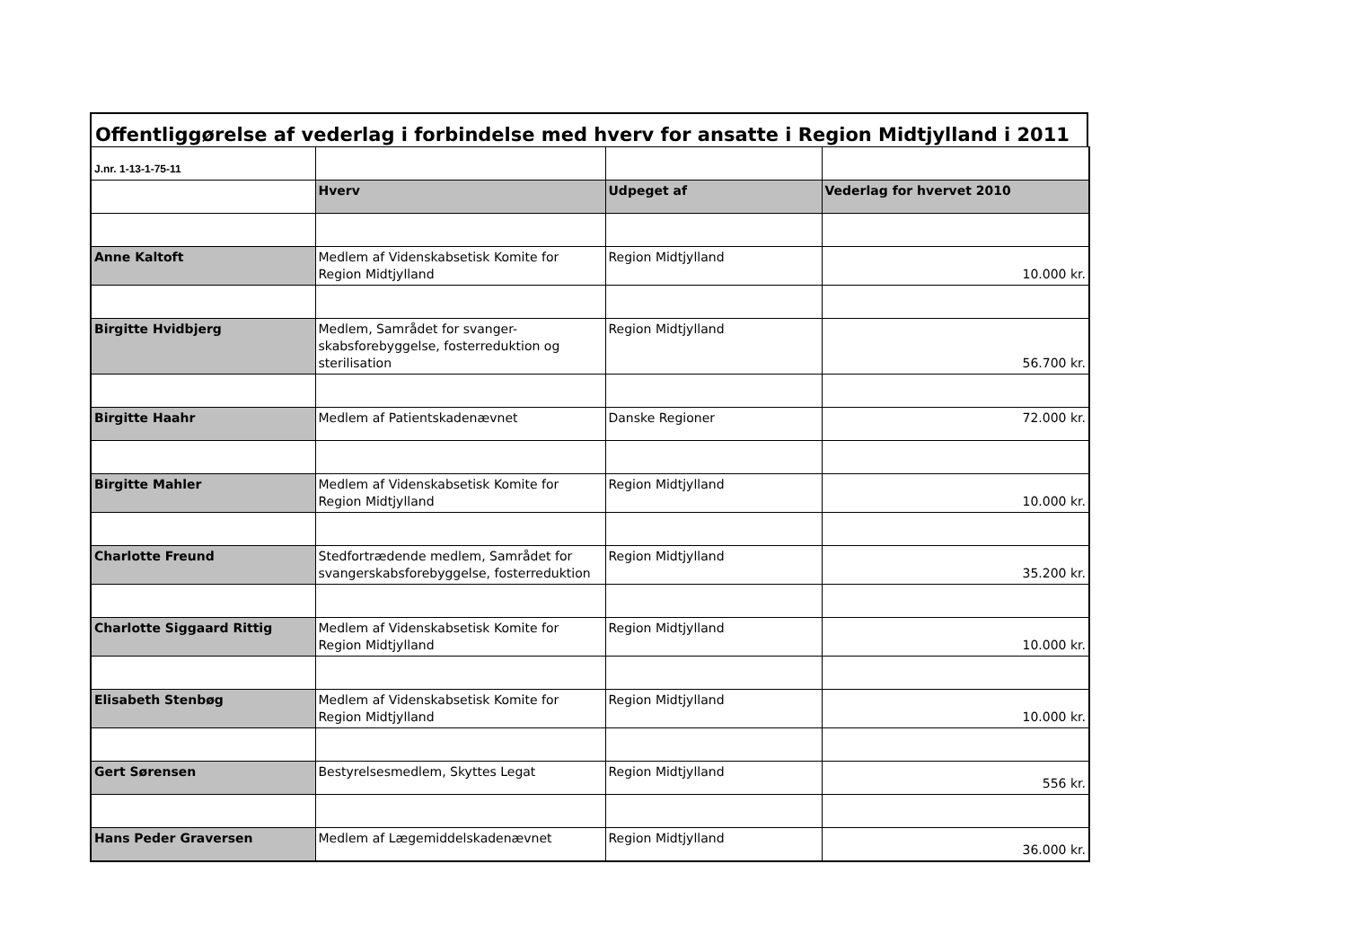Offentliggørelse af vederlag i forbindelse med hverv for ansatte i Region Midtjylland i 2011
| J.nr. 1-13-1-75-11 | | | |
| | Hverv | Udpeget af | Vederlag for hvervet 2010 |
| Anne Kaltoft | Medlem af Videnskabsetisk Komite for Region Midtjylland | Region Midtjylland | 10.000 kr. |
| Birgitte Hvidbjerg | Medlem, Samrådet for svanger-skabsforebyggelse, fosterreduktion og sterilisation | Region Midtjylland | 56.700 kr. |
| Birgitte Haahr | Medlem af Patientskadenævnet | Danske Regioner | 72.000 kr. |
| Birgitte Mahler | Medlem af Videnskabsetisk Komite for Region Midtjylland | Region Midtjylland | 10.000 kr. |
| Charlotte Freund | Stedfortrædende medlem, Samrådet for svangerskabsforebyggelse, fosterreduktion | Region Midtjylland | 35.200 kr. |
| Charlotte Siggaard Rittig | Medlem af Videnskabsetisk Komite for Region Midtjylland | Region Midtjylland | 10.000 kr. |
| Elisabeth Stenbøg | Medlem af Videnskabsetisk Komite for Region Midtjylland | Region Midtjylland | 10.000 kr. |
| Gert Sørensen | Bestyrelsesmedlem, Skyttes Legat | Region Midtjylland | 556 kr. |
| Hans Peder Graversen | Medlem af Lægemiddelskadenævnet | Region Midtjylland | 36.000 kr. |